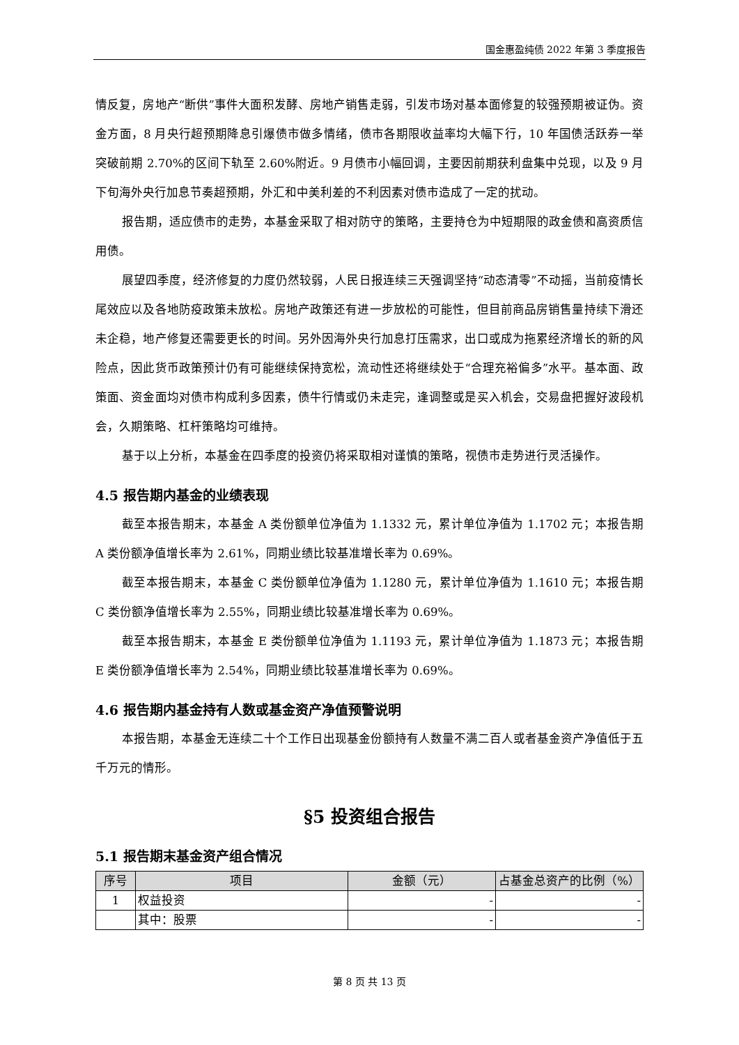国金惠盈纯债 2022 年第 3 季度报告
情反复，房地产“断供”事件大面积发酵、房地产销售走弱，引发市场对基本面修复的较强预期被证伪。资金方面，8 月央行超预期降息引爆债市做多情绪，债市各期限收益率均大幅下行，10 年国债活跃券一举突破前期 2.70%的区间下轨至 2.60%附近。9 月债市小幅回调，主要因前期获利盘集中兑现，以及 9 月下旬海外央行加息节奏超预期，外汇和中美利差的不利因素对债市造成了一定的扰动。
报告期，适应债市的走势，本基金采取了相对防守的策略，主要持仓为中短期限的政金债和高资质信用债。
展望四季度，经济修复的力度仍然较弱，人民日报连续三天强调坚持“动态清零”不动摇，当前疫情长尾效应以及各地防疫政策未放松。房地产政策还有进一步放松的可能性，但目前商品房销售量持续下滑还未企稳，地产修复还需要更长的时间。另外因海外央行加息打压需求，出口或成为拖累经济增长的新的风险点，因此货币政策预计仍有可能继续保持宽松，流动性还将继续处于“合理充裕偏多”水平。基本面、政策面、资金面均对债市构成利多因素，债牛行情或仍未走完，逢调整或是买入机会，交易盘把握好波段机会，久期策略、杠杆策略均可维持。
基于以上分析，本基金在四季度的投资仍将采取相对谨慎的策略，视债市走势进行灵活操作。
4.5 报告期内基金的业绩表现
截至本报告期末，本基金 A 类份额单位净值为 1.1332 元，累计单位净值为 1.1702 元；本报告期 A 类份额净值增长率为 2.61%，同期业绩比较基准增长率为 0.69%。
截至本报告期末，本基金 C 类份额单位净值为 1.1280 元，累计单位净值为 1.1610 元；本报告期 C 类份额净值增长率为 2.55%，同期业绩比较基准增长率为 0.69%。
截至本报告期末，本基金 E 类份额单位净值为 1.1193 元，累计单位净值为 1.1873 元；本报告期 E 类份额净值增长率为 2.54%，同期业绩比较基准增长率为 0.69%。
4.6 报告期内基金持有人数或基金资产净值预警说明
本报告期，本基金无连续二十个工作日出现基金份额持有人数量不满二百人或者基金资产净值低于五千万元的情形。
§5 投资组合报告
5.1 报告期末基金资产组合情况
| 序号 | 项目 | 金额（元） | 占基金总资产的比例（%） |
| --- | --- | --- | --- |
| 1 | 权益投资 | - | - |
| | 其中：股票 | - | - |
第 8 页 共 13 页